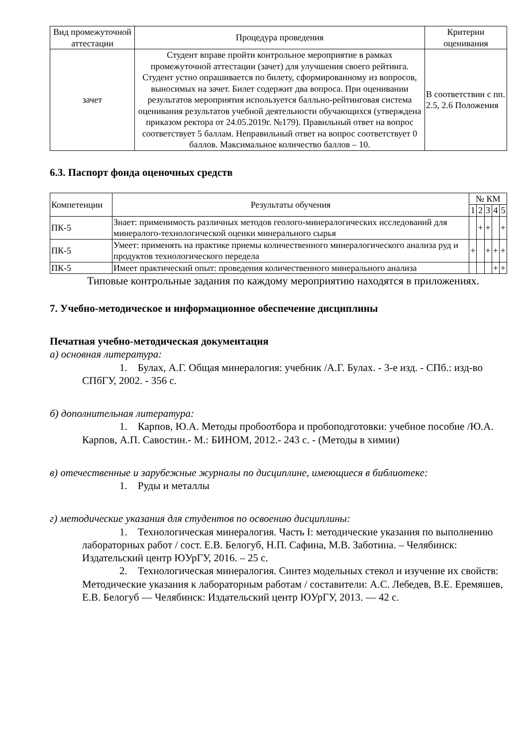| Вид промежуточной аттестации | Процедура проведения | Критерии оценивания |
| --- | --- | --- |
| зачет | Студент вправе пройти контрольное мероприятие в рамках промежуточной аттестации (зачет) для улучшения своего рейтинга. Студент устно опрашивается по билету, сформированному из вопросов, выносимых на зачет. Билет содержит два вопроса. При оценивании результатов мероприятия используется балльно-рейтинговая система оценивания результатов учебной деятельности обучающихся (утверждена приказом ректора от 24.05.2019г. №179). Правильный ответ на вопрос соответствует 5 баллам. Неправильный ответ на вопрос соответствует 0 баллов. Максимальное количество баллов – 10. | В соответствии с пп. 2.5, 2.6 Положения |
6.3. Паспорт фонда оценочных средств
| Компетенции | Результаты обучения | № КМ | | | | |
| --- | --- | --- | --- | --- | --- | --- |
| | | 1 | 2 | 3 | 4 | 5 |
| ПК-5 | Знает: применимость различных методов геолого-минералогических исследований для минералого-технологической оценки минерального сырья | | + | + | | + |
| ПК-5 | Умеет: применять на практике приемы количественного минералогического анализа руд и продуктов технологического передела | + | | + | + | + |
| ПК-5 | Имеет практический опыт: проведения количественного минерального анализа | | | | + | + |
Типовые контрольные задания по каждому мероприятию находятся в приложениях.
7. Учебно-методическое и информационное обеспечение дисциплины
Печатная учебно-методическая документация
а) основная литература:
1. Булах, А.Г. Общая минералогия: учебник /А.Г. Булах. - 3-е изд. - СПб.: изд-во СПбГУ, 2002. - 356 с.
б) дополнительная литература:
1. Карпов, Ю.А. Методы пробоотбора и пробоподготовки: учебное пособие /Ю.А. Карпов, А.П. Савостин.- М.: БИНОМ, 2012.- 243 с. - (Методы в химии)
в) отечественные и зарубежные журналы по дисциплине, имеющиеся в библиотеке:
1. Руды и металлы
г) методические указания для студентов по освоению дисциплины:
1. Технологическая минералогия. Часть I: методические указания по выполнению лабораторных работ / сост. Е.В. Белогуб, Н.П. Сафина, М.В. Заботина. – Челябинск: Издательский центр ЮУрГУ, 2016. – 25 с.
2. Технологическая минералогия. Синтез модельных стекол и изучение их свойств: Методические указания к лабораторным работам / составители: А.С. Лебедев, В.Е. Еремяшев, Е.В. Белогуб — Челябинск: Издательский центр ЮУрГУ, 2013. — 42 с.